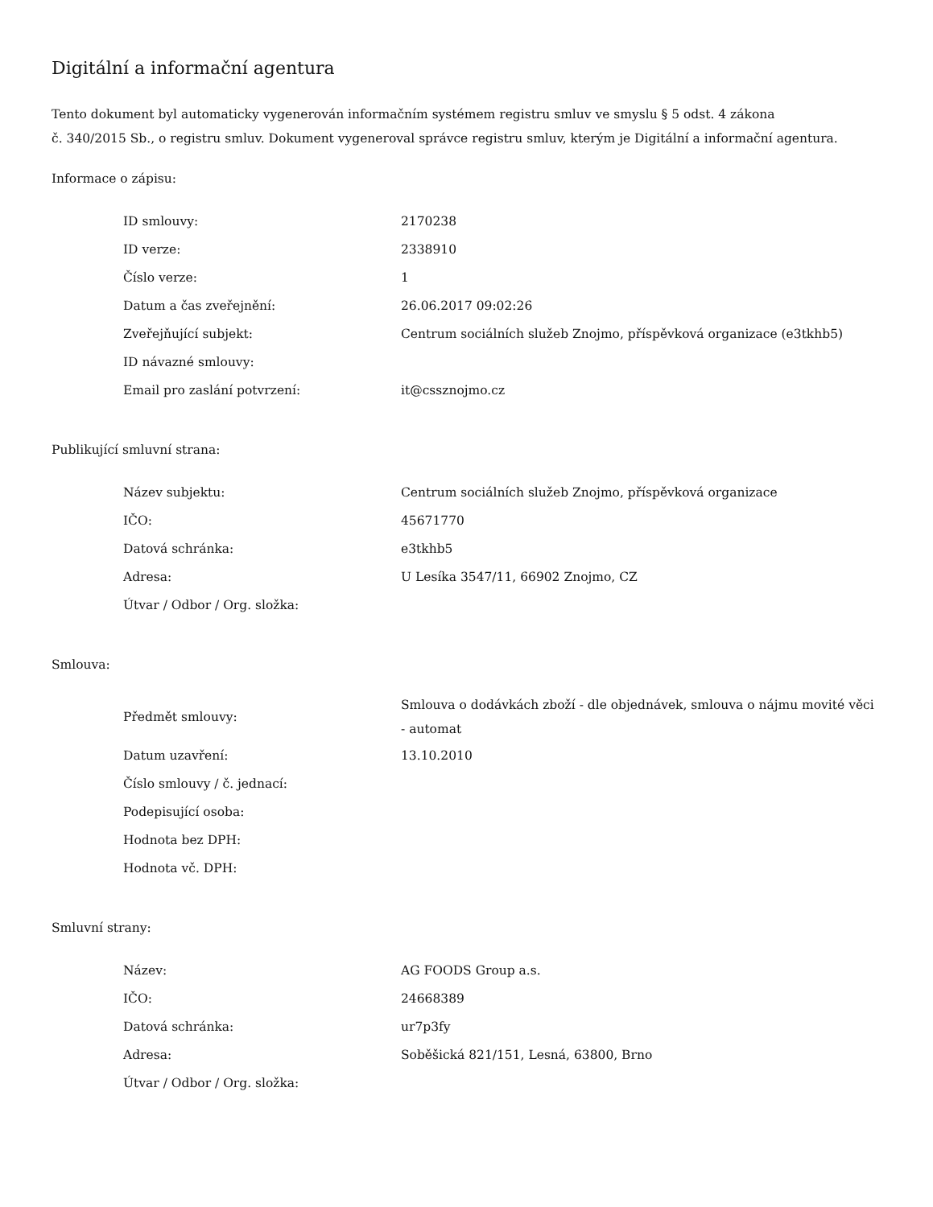Digitální a informační agentura
Tento dokument byl automaticky vygenerován informačním systémem registru smluv ve smyslu § 5 odst. 4 zákona
č. 340/2015 Sb., o registru smluv. Dokument vygeneroval správce registru smluv, kterým je Digitální a informační agentura.
Informace o zápisu:
| ID smlouvy: | 2170238 |
| ID verze: | 2338910 |
| Číslo verze: | 1 |
| Datum a čas zveřejnění: | 26.06.2017 09:02:26 |
| Zveřejňující subjekt: | Centrum sociálních služeb Znojmo, příspěvková organizace (e3tkhb5) |
| ID návazné smlouvy: | |
| Email pro zaslání potvrzení: | it@cssznojmo.cz |
Publikující smluvní strana:
| Název subjektu: | Centrum sociálních služeb Znojmo, příspěvková organizace |
| IČO: | 45671770 |
| Datová schránka: | e3tkhb5 |
| Adresa: | U Lesíka 3547/11, 66902 Znojmo, CZ |
| Útvar / Odbor / Org. složka: | |
Smlouva:
| Předmět smlouvy: | Smlouva o dodávkách zboží - dle objednávek, smlouva o nájmu movité věci - automat |
| Datum uzavření: | 13.10.2010 |
| Číslo smlouvy / č. jednací: | |
| Podepisující osoba: | |
| Hodnota bez DPH: | |
| Hodnota vč. DPH: | |
Smluvní strany:
| Název: | AG FOODS Group a.s. |
| IČO: | 24668389 |
| Datová schránka: | ur7p3fy |
| Adresa: | Soběšická 821/151, Lesná, 63800, Brno |
| Útvar / Odbor / Org. složka: | |